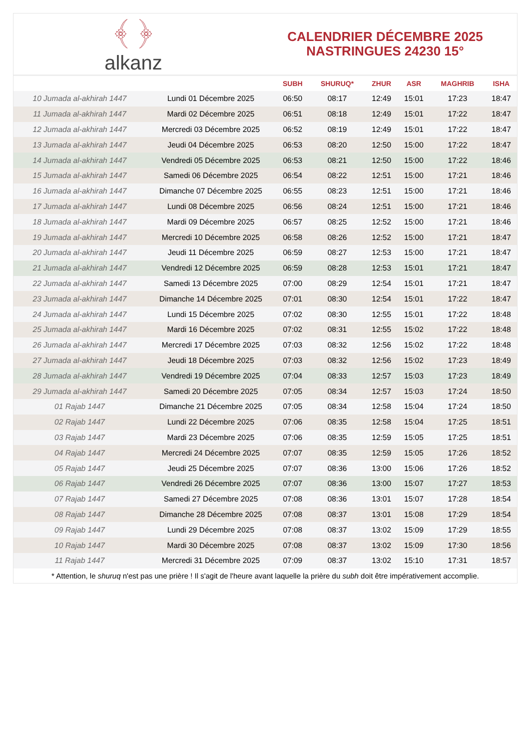﴾ ﴿
alkanz
CALENDRIER DÉCEMBRE 2025
NASTRINGUES 24230 15°
| | | SUBH | SHURUQ* | ZHUR | ASR | MAGHRIB | ISHA |
| --- | --- | --- | --- | --- | --- | --- | --- |
| 10 Jumada al-akhirah 1447 | Lundi 01 Décembre 2025 | 06:50 | 08:17 | 12:49 | 15:01 | 17:23 | 18:47 |
| 11 Jumada al-akhirah 1447 | Mardi 02 Décembre 2025 | 06:51 | 08:18 | 12:49 | 15:01 | 17:22 | 18:47 |
| 12 Jumada al-akhirah 1447 | Mercredi 03 Décembre 2025 | 06:52 | 08:19 | 12:49 | 15:01 | 17:22 | 18:47 |
| 13 Jumada al-akhirah 1447 | Jeudi 04 Décembre 2025 | 06:53 | 08:20 | 12:50 | 15:00 | 17:22 | 18:47 |
| 14 Jumada al-akhirah 1447 | Vendredi 05 Décembre 2025 | 06:53 | 08:21 | 12:50 | 15:00 | 17:22 | 18:46 |
| 15 Jumada al-akhirah 1447 | Samedi 06 Décembre 2025 | 06:54 | 08:22 | 12:51 | 15:00 | 17:21 | 18:46 |
| 16 Jumada al-akhirah 1447 | Dimanche 07 Décembre 2025 | 06:55 | 08:23 | 12:51 | 15:00 | 17:21 | 18:46 |
| 17 Jumada al-akhirah 1447 | Lundi 08 Décembre 2025 | 06:56 | 08:24 | 12:51 | 15:00 | 17:21 | 18:46 |
| 18 Jumada al-akhirah 1447 | Mardi 09 Décembre 2025 | 06:57 | 08:25 | 12:52 | 15:00 | 17:21 | 18:46 |
| 19 Jumada al-akhirah 1447 | Mercredi 10 Décembre 2025 | 06:58 | 08:26 | 12:52 | 15:00 | 17:21 | 18:47 |
| 20 Jumada al-akhirah 1447 | Jeudi 11 Décembre 2025 | 06:59 | 08:27 | 12:53 | 15:00 | 17:21 | 18:47 |
| 21 Jumada al-akhirah 1447 | Vendredi 12 Décembre 2025 | 06:59 | 08:28 | 12:53 | 15:01 | 17:21 | 18:47 |
| 22 Jumada al-akhirah 1447 | Samedi 13 Décembre 2025 | 07:00 | 08:29 | 12:54 | 15:01 | 17:21 | 18:47 |
| 23 Jumada al-akhirah 1447 | Dimanche 14 Décembre 2025 | 07:01 | 08:30 | 12:54 | 15:01 | 17:22 | 18:47 |
| 24 Jumada al-akhirah 1447 | Lundi 15 Décembre 2025 | 07:02 | 08:30 | 12:55 | 15:01 | 17:22 | 18:48 |
| 25 Jumada al-akhirah 1447 | Mardi 16 Décembre 2025 | 07:02 | 08:31 | 12:55 | 15:02 | 17:22 | 18:48 |
| 26 Jumada al-akhirah 1447 | Mercredi 17 Décembre 2025 | 07:03 | 08:32 | 12:56 | 15:02 | 17:22 | 18:48 |
| 27 Jumada al-akhirah 1447 | Jeudi 18 Décembre 2025 | 07:03 | 08:32 | 12:56 | 15:02 | 17:23 | 18:49 |
| 28 Jumada al-akhirah 1447 | Vendredi 19 Décembre 2025 | 07:04 | 08:33 | 12:57 | 15:03 | 17:23 | 18:49 |
| 29 Jumada al-akhirah 1447 | Samedi 20 Décembre 2025 | 07:05 | 08:34 | 12:57 | 15:03 | 17:24 | 18:50 |
| 01 Rajab 1447 | Dimanche 21 Décembre 2025 | 07:05 | 08:34 | 12:58 | 15:04 | 17:24 | 18:50 |
| 02 Rajab 1447 | Lundi 22 Décembre 2025 | 07:06 | 08:35 | 12:58 | 15:04 | 17:25 | 18:51 |
| 03 Rajab 1447 | Mardi 23 Décembre 2025 | 07:06 | 08:35 | 12:59 | 15:05 | 17:25 | 18:51 |
| 04 Rajab 1447 | Mercredi 24 Décembre 2025 | 07:07 | 08:35 | 12:59 | 15:05 | 17:26 | 18:52 |
| 05 Rajab 1447 | Jeudi 25 Décembre 2025 | 07:07 | 08:36 | 13:00 | 15:06 | 17:26 | 18:52 |
| 06 Rajab 1447 | Vendredi 26 Décembre 2025 | 07:07 | 08:36 | 13:00 | 15:07 | 17:27 | 18:53 |
| 07 Rajab 1447 | Samedi 27 Décembre 2025 | 07:08 | 08:36 | 13:01 | 15:07 | 17:28 | 18:54 |
| 08 Rajab 1447 | Dimanche 28 Décembre 2025 | 07:08 | 08:37 | 13:01 | 15:08 | 17:29 | 18:54 |
| 09 Rajab 1447 | Lundi 29 Décembre 2025 | 07:08 | 08:37 | 13:02 | 15:09 | 17:29 | 18:55 |
| 10 Rajab 1447 | Mardi 30 Décembre 2025 | 07:08 | 08:37 | 13:02 | 15:09 | 17:30 | 18:56 |
| 11 Rajab 1447 | Mercredi 31 Décembre 2025 | 07:09 | 08:37 | 13:02 | 15:10 | 17:31 | 18:57 |
* Attention, le shuruq n'est pas une prière ! Il s'agit de l'heure avant laquelle la prière du subh doit être impérativement accomplie.